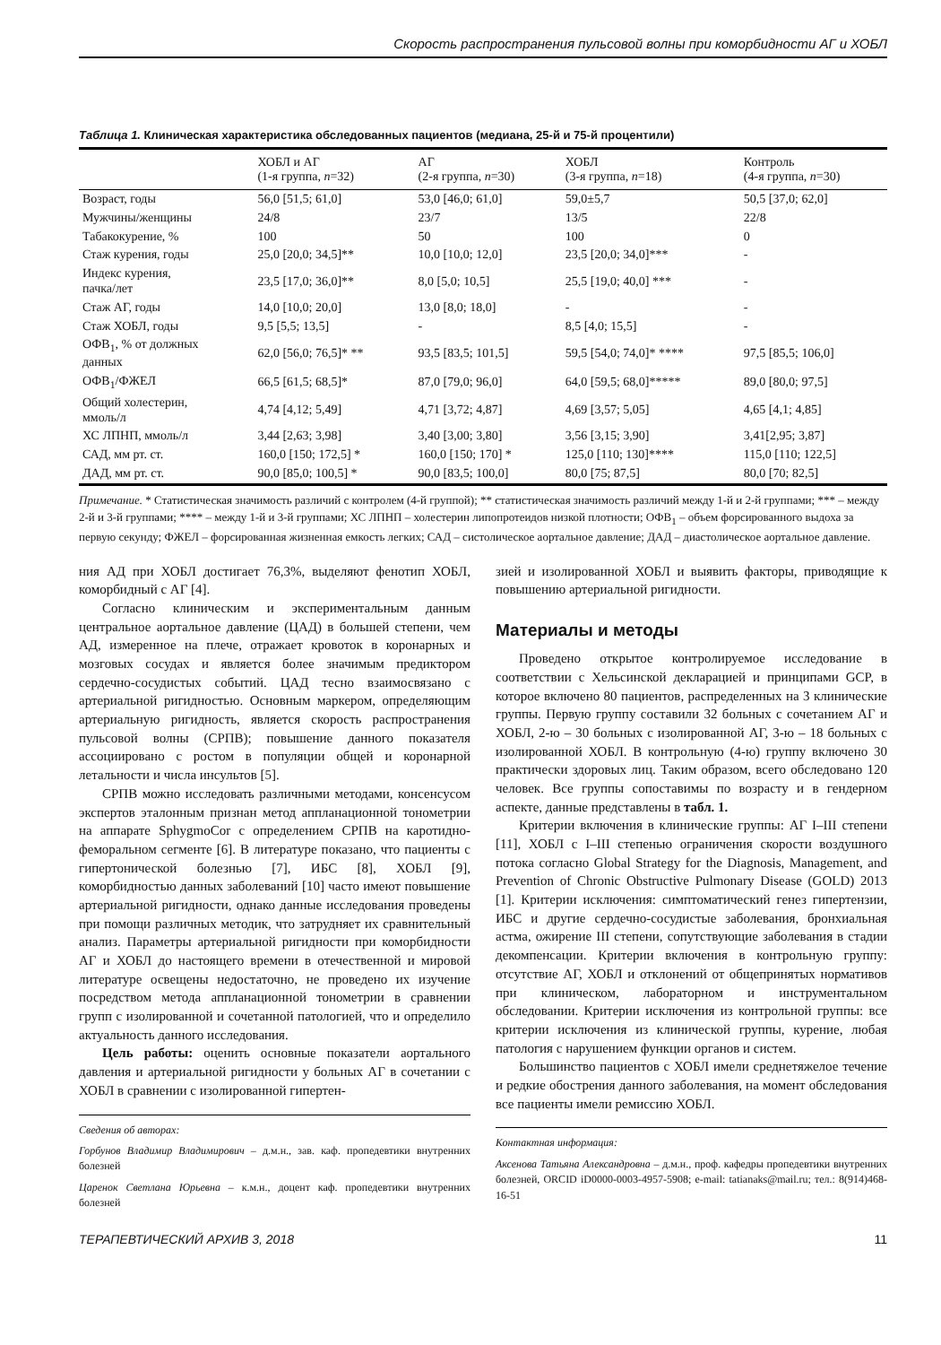Скорость распространения пульсовой волны при коморбидности АГ и ХОБЛ
Таблица 1. Клиническая характеристика обследованных пациентов (медиана, 25-й и 75-й процентили)
| | ХОБЛ и АГ (1-я группа, n =32) | АГ (2-я группа, n =30) | ХОБЛ (3-я группа, n =18) | Контроль (4-я группа, n =30) |
| --- | --- | --- | --- | --- |
| Возраст, годы | 56,0 [51,5; 61,0] | 53,0 [46,0; 61,0] | 59,0±5,7 | 50,5 [37,0; 62,0] |
| Мужчины/женщины | 24/8 | 23/7 | 13/5 | 22/8 |
| Табакокурение, % | 100 | 50 | 100 | 0 |
| Стаж курения, годы | 25,0 [20,0; 34,5]** | 10,0 [10,0; 12,0] | 23,5 [20,0; 34,0]*** | - |
| Индекс курения, пачка/лет | 23,5 [17,0; 36,0]** | 8,0 [5,0; 10,5] | 25,5 [19,0; 40,0] *** | - |
| Стаж АГ, годы | 14,0 [10,0; 20,0] | 13,0 [8,0; 18,0] | - | - |
| Стаж ХОБЛ, годы | 9,5 [5,5; 13,5] | - | 8,5 [4,0; 15,5] | - |
| ОФВ<sub>1</sub>, % от должных данных | 62,0 [56,0; 76,5]* ** | 93,5 [83,5; 101,5] | 59,5 [54,0; 74,0]* **** | 97,5 [85,5; 106,0] |
| ОФВ<sub>1</sub>/ФЖЕЛ | 66,5 [61,5; 68,5]* | 87,0 [79,0; 96,0] | 64,0 [59,5; 68,0]***** | 89,0 [80,0; 97,5] |
| Общий холестерин, ммоль/л | 4,74 [4,12; 5,49] | 4,71 [3,72; 4,87] | 4,69 [3,57; 5,05] | 4,65 [4,1; 4,85] |
| ХС ЛПНП, ммоль/л | 3,44 [2,63; 3,98] | 3,40 [3,00; 3,80] | 3,56 [3,15; 3,90] | 3,41[2,95; 3,87] |
| САД, мм рт. ст. | 160,0 [150; 172,5] * | 160,0 [150; 170] * | 125,0 [110; 130]**** | 115,0 [110; 122,5] |
| ДАД, мм рт. ст. | 90,0 [85,0; 100,5] * | 90,0 [83,5; 100,0] | 80,0 [75; 87,5] | 80,0 [70; 82,5] |
Примечание. * Статистическая значимость различий с контролем (4-й группой); ** статистическая значимость различий между 1-й и 2-й группами; *** – между 2-й и 3-й группами; **** – между 1-й и 3-й группами; ХС ЛПНП – холестерин липопротеидов низкой плотности; ОФВ<sub>1</sub> – объем форсированного выдоха за первую секунду; ФЖЕЛ – форсированная жизненная емкость легких; САД – систолическое аортальное давление; ДАД – диастолическое аортальное давление.
ния АД при ХОБЛ достигает 76,3%, выделяют фенотип ХОБЛ, коморбидный с АГ [4].
Согласно клиническим и экспериментальным данным центральное аортальное давление (ЦАД) в большей степени, чем АД, измеренное на плече, отражает кровоток в коронарных и мозговых сосудах и является более значимым предиктором сердечно-сосудистых событий. ЦАД тесно взаимосвязано с артериальной ригидностью. Основным маркером, определяющим артериальную ригидность, является скорость распространения пульсовой волны (СРПВ); повышение данного показателя ассоциировано с ростом в популяции общей и коронарной летальности и числа инсультов [5].
СРПВ можно исследовать различными методами, консенсусом экспертов эталонным признан метод аппланационной тонометрии на аппарате SphygmoCor с определением СРПВ на каротидно-феморальном сегменте [6]. В литературе показано, что пациенты с гипертонической болезнью [7], ИБС [8], ХОБЛ [9], коморбидностью данных заболеваний [10] часто имеют повышение артериальной ригидности, однако данные исследования проведены при помощи различных методик, что затрудняет их сравнительный анализ. Параметры артериальной ригидности при коморбидности АГ и ХОБЛ до настоящего времени в отечественной и мировой литературе освещены недостаточно, не проведено их изучение посредством метода аппланационной тонометрии в сравнении групп с изолированной и сочетанной патологией, что и определило актуальность данного исследования.
Цель работы: оценить основные показатели аортального давления и артериальной ригидности у больных АГ в сочетании с ХОБЛ в сравнении с изолированной гипертен-
Сведения об авторах:
Горбунов Владимир Владимирович – д.м.н., зав. каф. пропедевтики внутренних болезней
Царенок Светлана Юрьевна – к.м.н., доцент каф. пропедевтики внутренних болезней
зией и изолированной ХОБЛ и выявить факторы, приводящие к повышению артериальной ригидности.
Материалы и методы
Проведено открытое контролируемое исследование в соответствии с Хельсинской декларацией и принципами GCP, в которое включено 80 пациентов, распределенных на 3 клинические группы. Первую группу составили 32 больных с сочетанием АГ и ХОБЛ, 2-ю – 30 больных с изолированной АГ, 3-ю – 18 больных с изолированной ХОБЛ. В контрольную (4-ю) группу включено 30 практически здоровых лиц. Таким образом, всего обследовано 120 человек. Все группы сопоставимы по возрасту и в гендерном аспекте, данные представлены в табл. 1.
Критерии включения в клинические группы: АГ I–III степени [11], ХОБЛ с I–III степенью ограничения скорости воздушного потока согласно Global Strategy for the Diagnosis, Management, and Prevention of Chronic Obstructive Pulmonary Disease (GOLD) 2013 [1]. Критерии исключения: симптоматический генез гипертензии, ИБС и другие сердечно-сосудистые заболевания, бронхиальная астма, ожирение III степени, сопутствующие заболевания в стадии декомпенсации. Критерии включения в контрольную группу: отсутствие АГ, ХОБЛ и отклонений от общепринятых нормативов при клиническом, лабораторном и инструментальном обследовании. Критерии исключения из контрольной группы: все критерии исключения из клинической группы, курение, любая патология с нарушением функции органов и систем.
Большинство пациентов с ХОБЛ имели среднетяжелое течение и редкие обострения данного заболевания, на момент обследования все пациенты имели ремиссию ХОБЛ.
Контактная информация:
Аксенова Татьяна Александровна – д.м.н., проф. кафедры пропедевтики внутренних болезней, ORCID iD0000-0003-4957-5908; e-mail: tatianaks@mail.ru; тел.: 8(914)468-16-51
ТЕРАПЕВТИЧЕСКИЙ АРХИВ 3, 2018 11